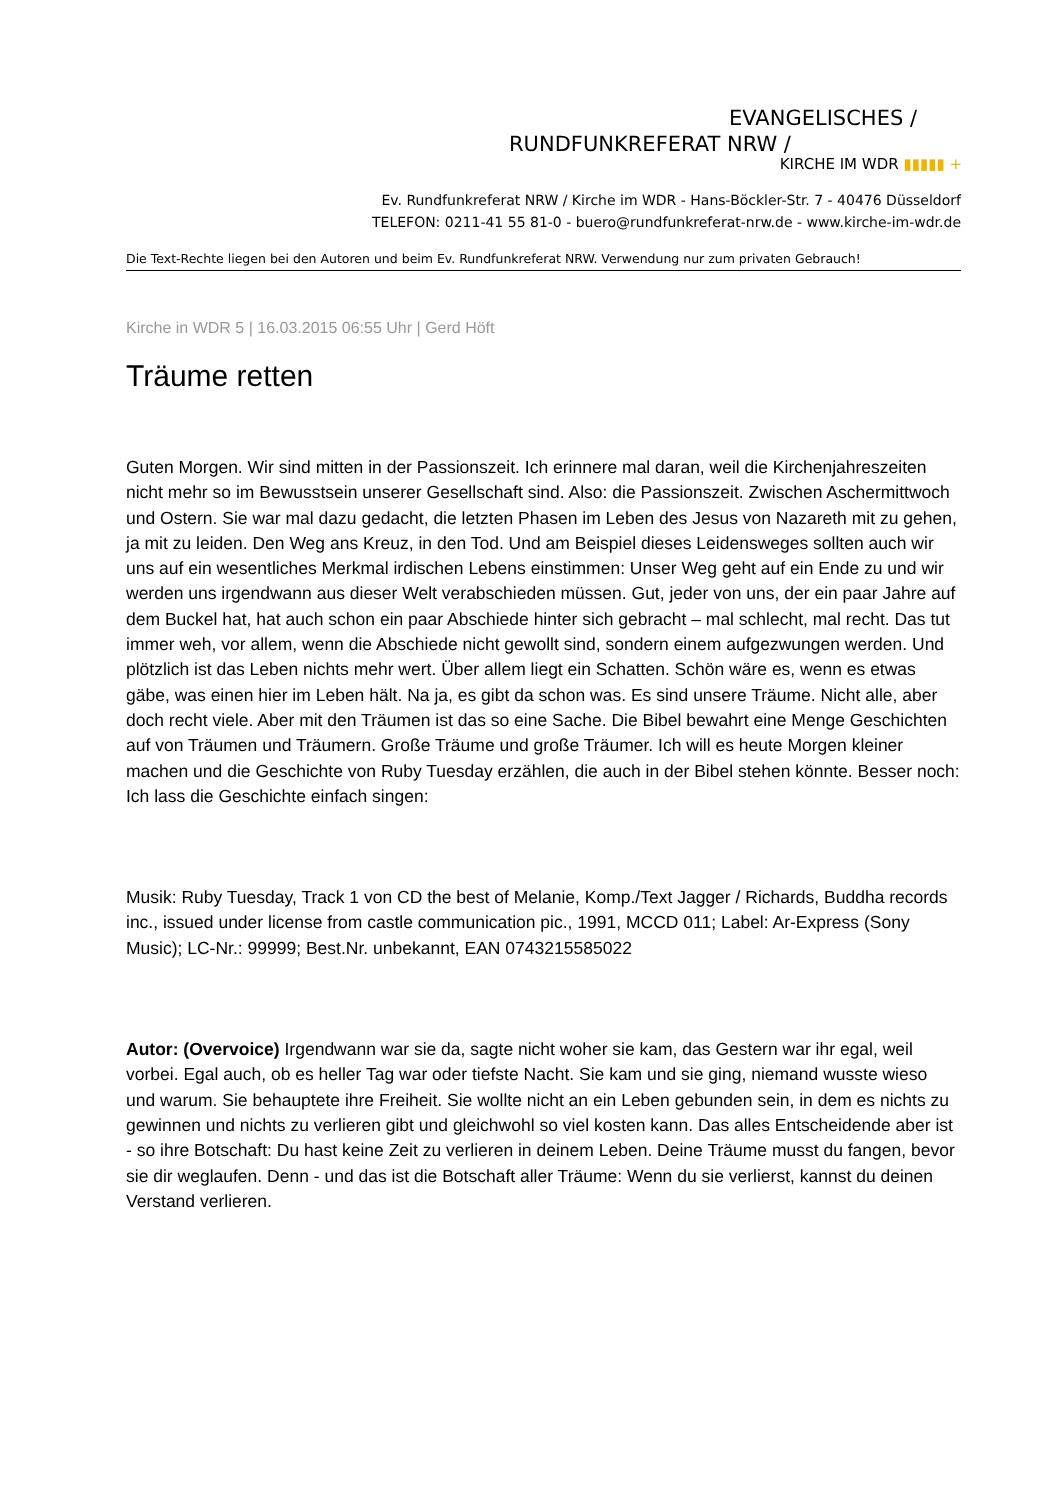EVANGELISCHES /
RUNDFUNKREFERAT NRW /
KIRCHE IM WDR ▮▮▮▮▮ +
Ev. Rundfunkreferat NRW / Kirche im WDR - Hans-Böckler-Str. 7 - 40476 Düsseldorf
TELEFON: 0211-41 55 81-0 - buero@rundfunkreferat-nrw.de - www.kirche-im-wdr.de
Die Text-Rechte liegen bei den Autoren und beim Ev. Rundfunkreferat NRW. Verwendung nur zum privaten Gebrauch!
Kirche in WDR 5 | 16.03.2015 06:55 Uhr | Gerd Höft
Träume retten
Guten Morgen. Wir sind mitten in der Passionszeit. Ich erinnere mal daran, weil die Kirchenjahreszeiten nicht mehr so im Bewusstsein unserer Gesellschaft sind. Also: die Passionszeit. Zwischen Aschermittwoch und Ostern. Sie war mal dazu gedacht, die letzten Phasen im Leben des Jesus von Nazareth mit zu gehen, ja mit zu leiden. Den Weg ans Kreuz, in den Tod. Und am Beispiel dieses Leidensweges sollten auch wir uns auf ein wesentliches Merkmal irdischen Lebens einstimmen: Unser Weg geht auf ein Ende zu und wir werden uns irgendwann aus dieser Welt verabschieden müssen. Gut, jeder von uns, der ein paar Jahre auf dem Buckel hat, hat auch schon ein paar Abschiede hinter sich gebracht – mal schlecht, mal recht. Das tut immer weh, vor allem, wenn die Abschiede nicht gewollt sind, sondern einem aufgezwungen werden. Und plötzlich ist das Leben nichts mehr wert. Über allem liegt ein Schatten. Schön wäre es, wenn es etwas gäbe, was einen hier im Leben hält. Na ja, es gibt da schon was. Es sind unsere Träume. Nicht alle, aber doch recht viele. Aber mit den Träumen ist das so eine Sache. Die Bibel bewahrt eine Menge Geschichten auf von Träumen und Träumern. Große Träume und große Träumer. Ich will es heute Morgen kleiner machen und die Geschichte von Ruby Tuesday erzählen, die auch in der Bibel stehen könnte. Besser noch: Ich lass die Geschichte einfach singen:
Musik: Ruby Tuesday, Track 1 von CD the best of Melanie, Komp./Text Jagger / Richards, Buddha records inc., issued under license from castle communication pic., 1991, MCCD 011; Label: Ar-Express (Sony Music); LC-Nr.: 99999; Best.Nr. unbekannt, EAN 0743215585022
Autor: (Overvoice) Irgendwann war sie da, sagte nicht woher sie kam, das Gestern war ihr egal, weil vorbei. Egal auch, ob es heller Tag war oder tiefste Nacht. Sie kam und sie ging, niemand wusste wieso und warum. Sie behauptete ihre Freiheit. Sie wollte nicht an ein Leben gebunden sein, in dem es nichts zu gewinnen und nichts zu verlieren gibt und gleichwohl so viel kosten kann. Das alles Entscheidende aber ist - so ihre Botschaft: Du hast keine Zeit zu verlieren in deinem Leben. Deine Träume musst du fangen, bevor sie dir weglaufen. Denn - und das ist die Botschaft aller Träume: Wenn du sie verlierst, kannst du deinen Verstand verlieren.